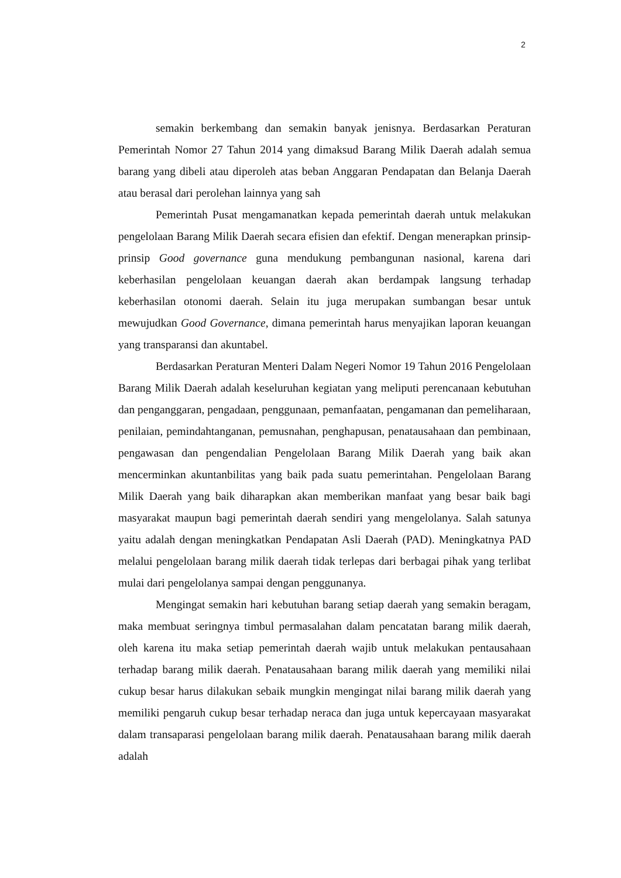2
semakin berkembang dan semakin banyak jenisnya. Berdasarkan Peraturan Pemerintah Nomor 27 Tahun 2014 yang dimaksud Barang Milik Daerah adalah semua barang yang dibeli atau diperoleh atas beban Anggaran Pendapatan dan Belanja Daerah atau berasal dari perolehan lainnya yang sah
Pemerintah Pusat mengamanatkan kepada pemerintah daerah untuk melakukan pengelolaan Barang Milik Daerah secara efisien dan efektif. Dengan menerapkan prinsip-prinsip Good governance guna mendukung pembangunan nasional, karena dari keberhasilan pengelolaan keuangan daerah akan berdampak langsung terhadap keberhasilan otonomi daerah. Selain itu juga merupakan sumbangan besar untuk mewujudkan Good Governance, dimana pemerintah harus menyajikan laporan keuangan yang transparansi dan akuntabel.
Berdasarkan Peraturan Menteri Dalam Negeri Nomor 19 Tahun 2016 Pengelolaan Barang Milik Daerah adalah keseluruhan kegiatan yang meliputi perencanaan kebutuhan dan penganggaran, pengadaan, penggunaan, pemanfaatan, pengamanan dan pemeliharaan, penilaian, pemindahtanganan, pemusnahan, penghapusan, penatausahaan dan pembinaan, pengawasan dan pengendalian Pengelolaan Barang Milik Daerah yang baik akan mencerminkan akuntanbilitas yang baik pada suatu pemerintahan. Pengelolaan Barang Milik Daerah yang baik diharapkan akan memberikan manfaat yang besar baik bagi masyarakat maupun bagi pemerintah daerah sendiri yang mengelolanya. Salah satunya yaitu adalah dengan meningkatkan Pendapatan Asli Daerah (PAD). Meningkatnya PAD melalui pengelolaan barang milik daerah tidak terlepas dari berbagai pihak yang terlibat mulai dari pengelolanya sampai dengan penggunanya.
Mengingat semakin hari kebutuhan barang setiap daerah yang semakin beragam, maka membuat seringnya timbul permasalahan dalam pencatatan barang milik daerah, oleh karena itu maka setiap pemerintah daerah wajib untuk melakukan pentausahaan terhadap barang milik daerah. Penatausahaan barang milik daerah yang memiliki nilai cukup besar harus dilakukan sebaik mungkin mengingat nilai barang milik daerah yang memiliki pengaruh cukup besar terhadap neraca dan juga untuk kepercayaan masyarakat dalam transaparasi pengelolaan barang milik daerah. Penatausahaan barang milik daerah adalah